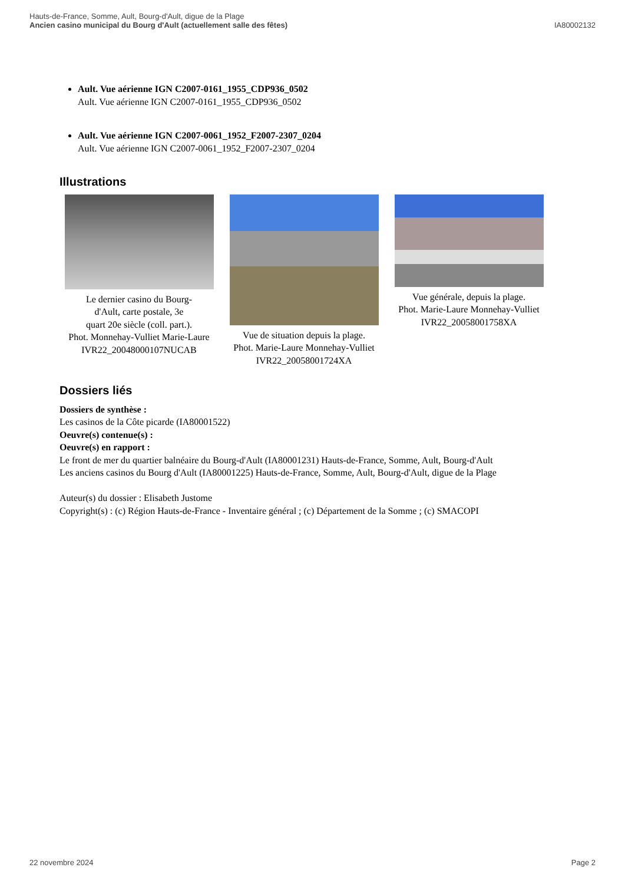Hauts-de-France, Somme, Ault, Bourg-d'Ault, digue de la Plage
Ancien casino municipal du Bourg d'Ault (actuellement salle des fêtes)
IA80002132
Ault. Vue aérienne IGN C2007-0161_1955_CDP936_0502
Ault. Vue aérienne IGN C2007-0161_1955_CDP936_0502
Ault. Vue aérienne IGN C2007-0061_1952_F2007-2307_0204
Ault. Vue aérienne IGN C2007-0061_1952_F2007-2307_0204
Illustrations
Le dernier casino du Bourg-
d'Ault, carte postale, 3e
quart 20e siècle (coll. part.).
Phot. Monnehay-Vulliet Marie-Laure
IVR22_20048000107NUCAB
Vue de situation depuis la plage.
Phot. Marie-Laure Monnehay-Vulliet
IVR22_20058001724XA
Vue générale, depuis la plage.
Phot. Marie-Laure Monnehay-Vulliet
IVR22_20058001758XA
Dossiers liés
Dossiers de synthèse :
Les casinos de la Côte picarde (IA80001522)
Oeuvre(s) contenue(s) :
Oeuvre(s) en rapport :
Le front de mer du quartier balnéaire du Bourg-d'Ault (IA80001231) Hauts-de-France, Somme, Ault, Bourg-d'Ault
Les anciens casinos du Bourg d'Ault (IA80001225) Hauts-de-France, Somme, Ault, Bourg-d'Ault, digue de la Plage
Auteur(s) du dossier : Elisabeth Justome
Copyright(s) : (c) Région Hauts-de-France - Inventaire général ; (c) Département de la Somme ; (c) SMACOPI
22 novembre 2024 Page 2